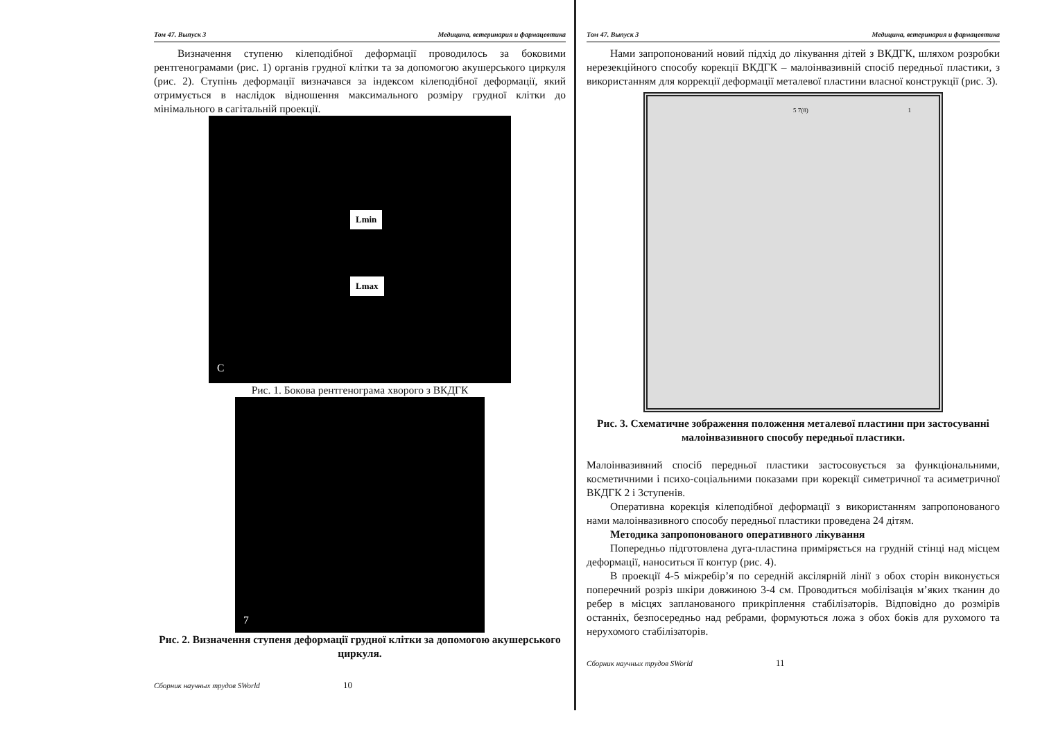Том 47. Выпуск 3 Медицина, ветеринария и фармацевтика
Визначення ступеню кілеподібної деформації проводилось за боковими рентгенограмами (рис. 1) органів грудної клітки та за допомогою акушерського циркуля (рис. 2). Ступінь деформації визначався за індексом кілеподібної деформації, який отримується в наслідок відношення максимального розміру грудної клітки до мінімального в сагітальній проекції.
Lmin
Lmax
C
Рис. 1. Бокова рентгенограма хворого з ВКДГК
7
Рис. 2. Визначення ступеня деформації грудної клітки за допомогою акушерського циркуля.
Сборник научных трудов SWorld 10
Том 47. Выпуск 3 Медицина, ветеринария и фармацевтика
Нами запропонований новий підхід до лікування дітей з ВКДГК, шляхом розробки нерезекційного способу корекції ВКДГК – малоінвазивній спосіб передньої пластики, з використанням для коррекції деформації металевої пластини власної конструкції (рис. 3).
5 7(8) 1
Рис. 3. Схематичне зображення положення металевої пластини при застосуванні малоінвазивного способу передньої пластики.
Малоінвазивний спосіб передньої пластики застосовується за функціональними, косметичними і психо-соціальними показами при корекції симетричної та асиметричної ВКДГК 2 і 3ступенів.
Оперативна корекція кілеподібної деформації з використанням запропонованого нами малоінвазивного способу передньої пластики проведена 24 дітям.
Методика запропонованого оперативного лікування
Попередньо підготовлена дуга-пластина приміряється на грудній стінці над місцем деформації, наноситься її контур (рис. 4).
В проекції 4-5 міжребір’я по середній аксілярній лінії з обох сторін виконується поперечний розріз шкіри довжиною 3-4 см. Проводиться мобілізація м’яких тканин до ребер в місцях запланованого прикріплення стабілізаторів. Відповідно до розмірів останніх, безпосередньо над ребрами, формуються ложа з обох боків для рухомого та нерухомого стабілізаторів.
Сборник научных трудов SWorld 11